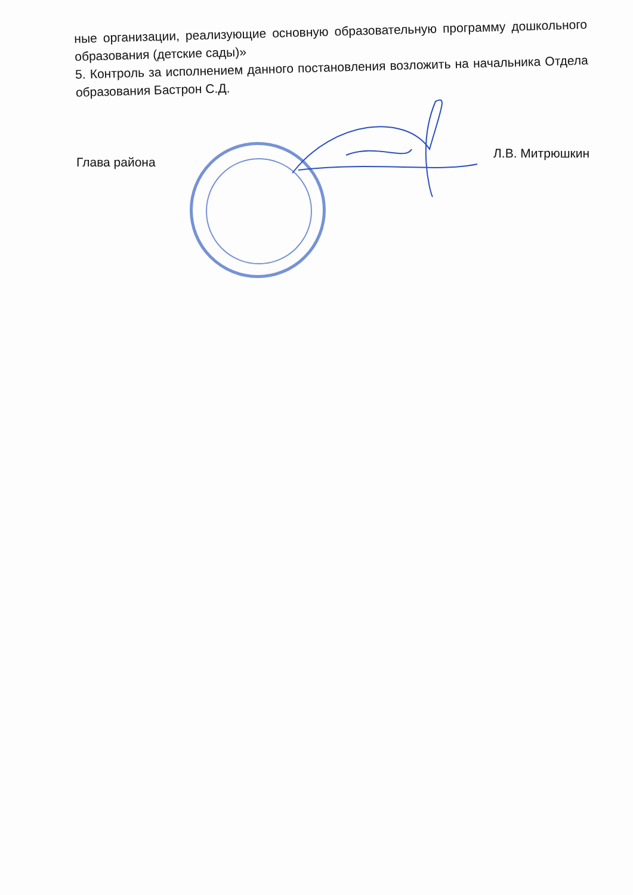ные организации, реализующие основную образовательную программу дошкольного образования (детские сады)»
5. Контроль за исполнением данного постановления возложить на начальника Отдела образования Бастрон С.Д.
Глава района Л.В. Митрюшкин